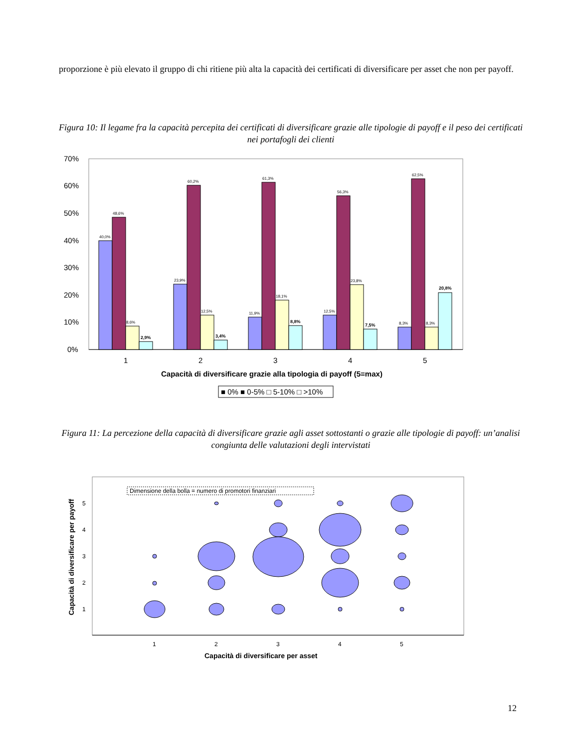proporzione è più elevato il gruppo di chi ritiene più alta la capacità dei certificati di diversificare per asset che non per payoff.
Figura 10: Il legame fra la capacità percepita dei certificati di diversificare grazie alle tipologie di payoff e il peso dei certificati nei portafogli dei clienti
0%
10%
20%
30%
40%
50%
60%
70%
40,0%
48,6%
8,6%
23,9%
60,2%
12,5%
11,9%
61,3%
18,1%
12,5%
56,3%
23,8%
8,3%
62,5%
8,3%
2,9%
3,4%
8,8%
7,5%
20,8%
1
2
3
4
5
Capacità di diversificare grazie alla tipologia di payoff (5=max)
■ 0% ■ 0-5% □ 5-10% □ >10%
Figura 11: La percezione della capacità di diversificare grazie agli asset sottostanti o grazie alle tipologie di payoff: un’analisi congiunta delle valutazioni degli intervistati
Dimensione della bolla = numero di promotori finanziari
5
4
3
2
1
1
2
3
4
5
Capacità di diversificare per asset
Capacità di diversificare per payoff
12